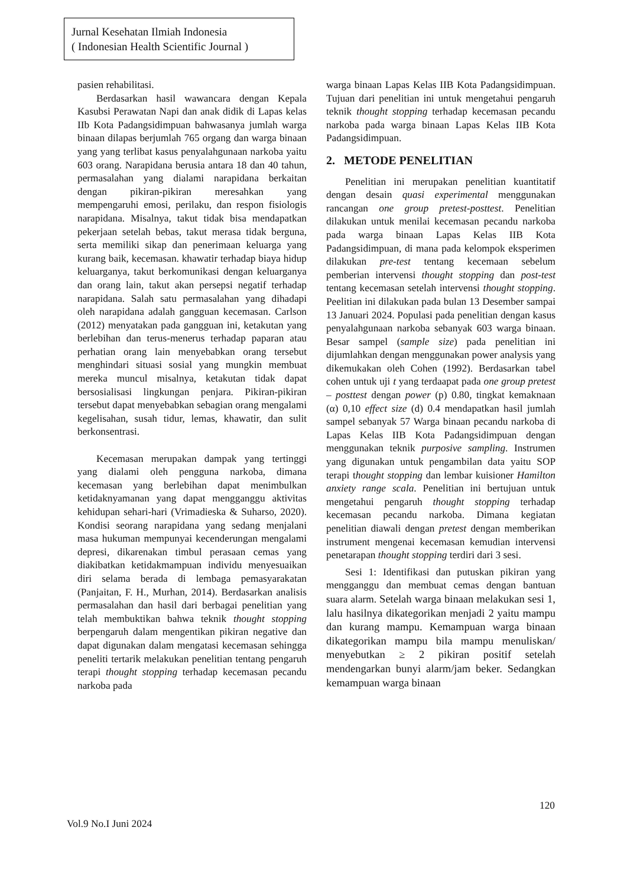Jurnal Kesehatan Ilmiah Indonesia
( Indonesian Health Scientific Journal )
pasien rehabilitasi.
Berdasarkan hasil wawancara dengan Kepala Kasubsi Perawatan Napi dan anak didik di Lapas kelas IIb Kota Padangsidimpuan bahwasanya jumlah warga binaan dilapas berjumlah 765 organg dan warga binaan yang yang terlibat kasus penyalahgunaan narkoba yaitu 603 orang. Narapidana berusia antara 18 dan 40 tahun, permasalahan yang dialami narapidana berkaitan dengan pikiran-pikiran meresahkan yang mempengaruhi emosi, perilaku, dan respon fisiologis narapidana. Misalnya, takut tidak bisa mendapatkan pekerjaan setelah bebas, takut merasa tidak berguna, serta memiliki sikap dan penerimaan keluarga yang kurang baik, kecemasan. khawatir terhadap biaya hidup keluarganya, takut berkomunikasi dengan keluarganya dan orang lain, takut akan persepsi negatif terhadap narapidana. Salah satu permasalahan yang dihadapi oleh narapidana adalah gangguan kecemasan. Carlson (2012) menyatakan pada gangguan ini, ketakutan yang berlebihan dan terus-menerus terhadap paparan atau perhatian orang lain menyebabkan orang tersebut menghindari situasi sosial yang mungkin membuat mereka muncul misalnya, ketakutan tidak dapat bersosialisasi lingkungan penjara. Pikiran-pikiran tersebut dapat menyebabkan sebagian orang mengalami kegelisahan, susah tidur, lemas, khawatir, dan sulit berkonsentrasi.
Kecemasan merupakan dampak yang tertinggi yang dialami oleh pengguna narkoba, dimana kecemasan yang berlebihan dapat menimbulkan ketidaknyamanan yang dapat mengganggu aktivitas kehidupan sehari-hari (Vrimadieska & Suharso, 2020). Kondisi seorang narapidana yang sedang menjalani masa hukuman mempunyai kecenderungan mengalami depresi, dikarenakan timbul perasaan cemas yang diakibatkan ketidakmampuan individu menyesuaikan diri selama berada di lembaga pemasyarakatan (Panjaitan, F. H., Murhan, 2014). Berdasarkan analisis permasalahan dan hasil dari berbagai penelitian yang telah membuktikan bahwa teknik thought stopping berpengaruh dalam mengentikan pikiran negative dan dapat digunakan dalam mengatasi kecemasan sehingga peneliti tertarik melakukan penelitian tentang pengaruh terapi thought stopping terhadap kecemasan pecandu narkoba pada
warga binaan Lapas Kelas IIB Kota Padangsidimpuan. Tujuan dari penelitian ini untuk mengetahui pengaruh teknik thought stopping terhadap kecemasan pecandu narkoba pada warga binaan Lapas Kelas IIB Kota Padangsidimpuan.
2. METODE PENELITIAN
Penelitian ini merupakan penelitian kuantitatif dengan desain quasi experimental menggunakan rancangan one group pretest-posttest. Penelitian dilakukan untuk menilai kecemasan pecandu narkoba pada warga binaan Lapas Kelas IIB Kota Padangsidimpuan, di mana pada kelompok eksperimen dilakukan pre-test tentang kecemaan sebelum pemberian intervensi thought stopping dan post-test tentang kecemasan setelah intervensi thought stopping. Peelitian ini dilakukan pada bulan 13 Desember sampai 13 Januari 2024. Populasi pada penelitian dengan kasus penyalahgunaan narkoba sebanyak 603 warga binaan. Besar sampel (sample size) pada penelitian ini dijumlahkan dengan menggunakan power analysis yang dikemukakan oleh Cohen (1992). Berdasarkan tabel cohen untuk uji t yang terdaapat pada one group pretest – posttest dengan power (p) 0.80, tingkat kemaknaan (α) 0,10 effect size (d) 0.4 mendapatkan hasil jumlah sampel sebanyak 57 Warga binaan pecandu narkoba di Lapas Kelas IIB Kota Padangsidimpuan dengan menggunakan teknik purposive sampling. Instrumen yang digunakan untuk pengambilan data yaitu SOP terapi thought stopping dan lembar kuisioner Hamilton anxiety range scala. Penelitian ini bertujuan untuk mengetahui pengaruh thought stopping terhadap kecemasan pecandu narkoba. Dimana kegiatan penelitian diawali dengan pretest dengan memberikan instrument mengenai kecemasan kemudian intervensi penetarapan thought stopping terdiri dari 3 sesi.
Sesi 1: Identifikasi dan putuskan pikiran yang mengganggu dan membuat cemas dengan bantuan suara alarm. Setelah warga binaan melakukan sesi 1, lalu hasilnya dikategorikan menjadi 2 yaitu mampu dan kurang mampu. Kemampuan warga binaan dikategorikan mampu bila mampu menuliskan/ menyebutkan ≥ 2 pikiran positif setelah mendengarkan bunyi alarm/jam beker. Sedangkan kemampuan warga binaan
120
Vol.9 No.I Juni 2024